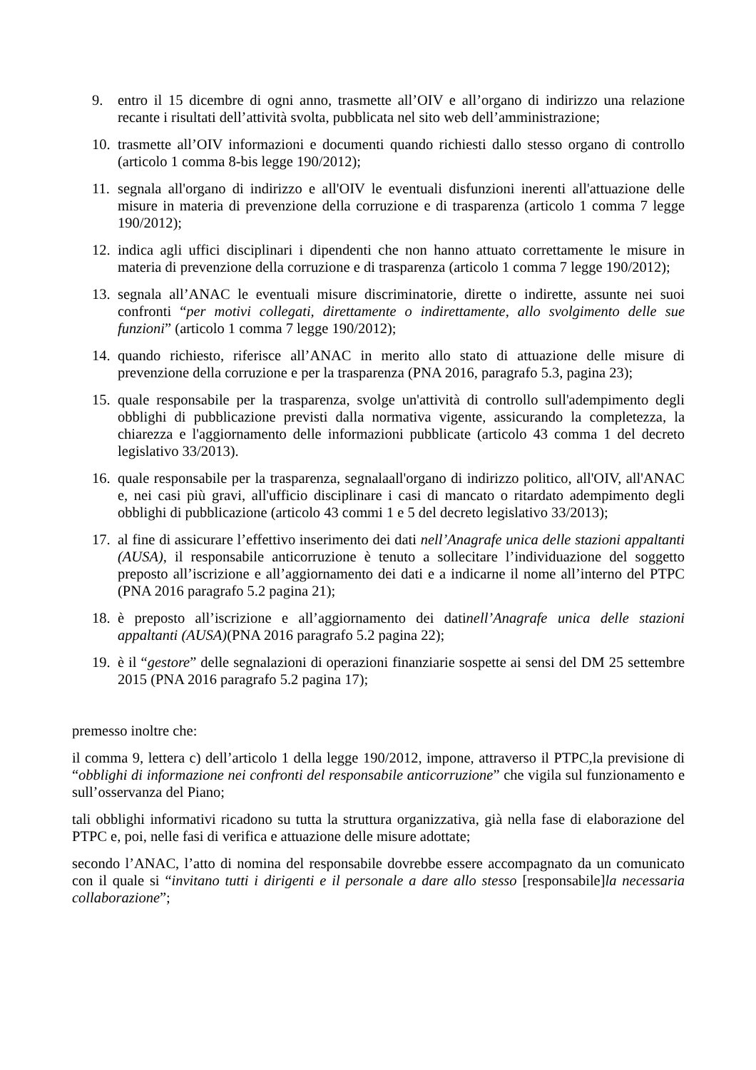9. entro il 15 dicembre di ogni anno, trasmette all’OIV e all’organo di indirizzo una relazione recante i risultati dell’attività svolta, pubblicata nel sito web dell’amministrazione;
10. trasmette all’OIV informazioni e documenti quando richiesti dallo stesso organo di controllo (articolo 1 comma 8-bis legge 190/2012);
11. segnala all'organo di indirizzo e all'OIV le eventuali disfunzioni inerenti all'attuazione delle misure in materia di prevenzione della corruzione e di trasparenza (articolo 1 comma 7 legge 190/2012);
12. indica agli uffici disciplinari i dipendenti che non hanno attuato correttamente le misure in materia di prevenzione della corruzione e di trasparenza (articolo 1 comma 7 legge 190/2012);
13. segnala all’ANAC le eventuali misure discriminatorie, dirette o indirette, assunte nei suoi confronti “per motivi collegati, direttamente o indirettamente, allo svolgimento delle sue funzioni” (articolo 1 comma 7 legge 190/2012);
14. quando richiesto, riferisce all’ANAC in merito allo stato di attuazione delle misure di prevenzione della corruzione e per la trasparenza (PNA 2016, paragrafo 5.3, pagina 23);
15. quale responsabile per la trasparenza, svolge un'attività di controllo sull'adempimento degli obblighi di pubblicazione previsti dalla normativa vigente, assicurando la completezza, la chiarezza e l'aggiornamento delle informazioni pubblicate (articolo 43 comma 1 del decreto legislativo 33/2013).
16. quale responsabile per la trasparenza, segnalaall'organo di indirizzo politico, all'OIV, all'ANAC e, nei casi più gravi, all'ufficio disciplinare i casi di mancato o ritardato adempimento degli obblighi di pubblicazione (articolo 43 commi 1 e 5 del decreto legislativo 33/2013);
17. al fine di assicurare l’effettivo inserimento dei dati nell’Anagrafe unica delle stazioni appaltanti (AUSA), il responsabile anticorruzione è tenuto a sollecitare l’individuazione del soggetto preposto all’iscrizione e all’aggiornamento dei dati e a indicarne il nome all’interno del PTPC (PNA 2016 paragrafo 5.2 pagina 21);
18. è preposto all’iscrizione e all’aggiornamento dei datinell’Anagrafe unica delle stazioni appaltanti (AUSA)(PNA 2016 paragrafo 5.2 pagina 22);
19. è il “gestore” delle segnalazioni di operazioni finanziarie sospette ai sensi del DM 25 settembre 2015 (PNA 2016 paragrafo 5.2 pagina 17);
premesso inoltre che:
il comma 9, lettera c) dell’articolo 1 della legge 190/2012, impone, attraverso il PTPC,la previsione di “obblighi di informazione nei confronti del responsabile anticorruzione” che vigila sul funzionamento e sull’osservanza del Piano;
tali obblighi informativi ricadono su tutta la struttura organizzativa, già nella fase di elaborazione del PTPC e, poi, nelle fasi di verifica e attuazione delle misure adottate;
secondo l’ANAC, l’atto di nomina del responsabile dovrebbe essere accompagnato da un comunicato con il quale si “invitano tutti i dirigenti e il personale a dare allo stesso [responsabile]la necessaria collaborazione”;